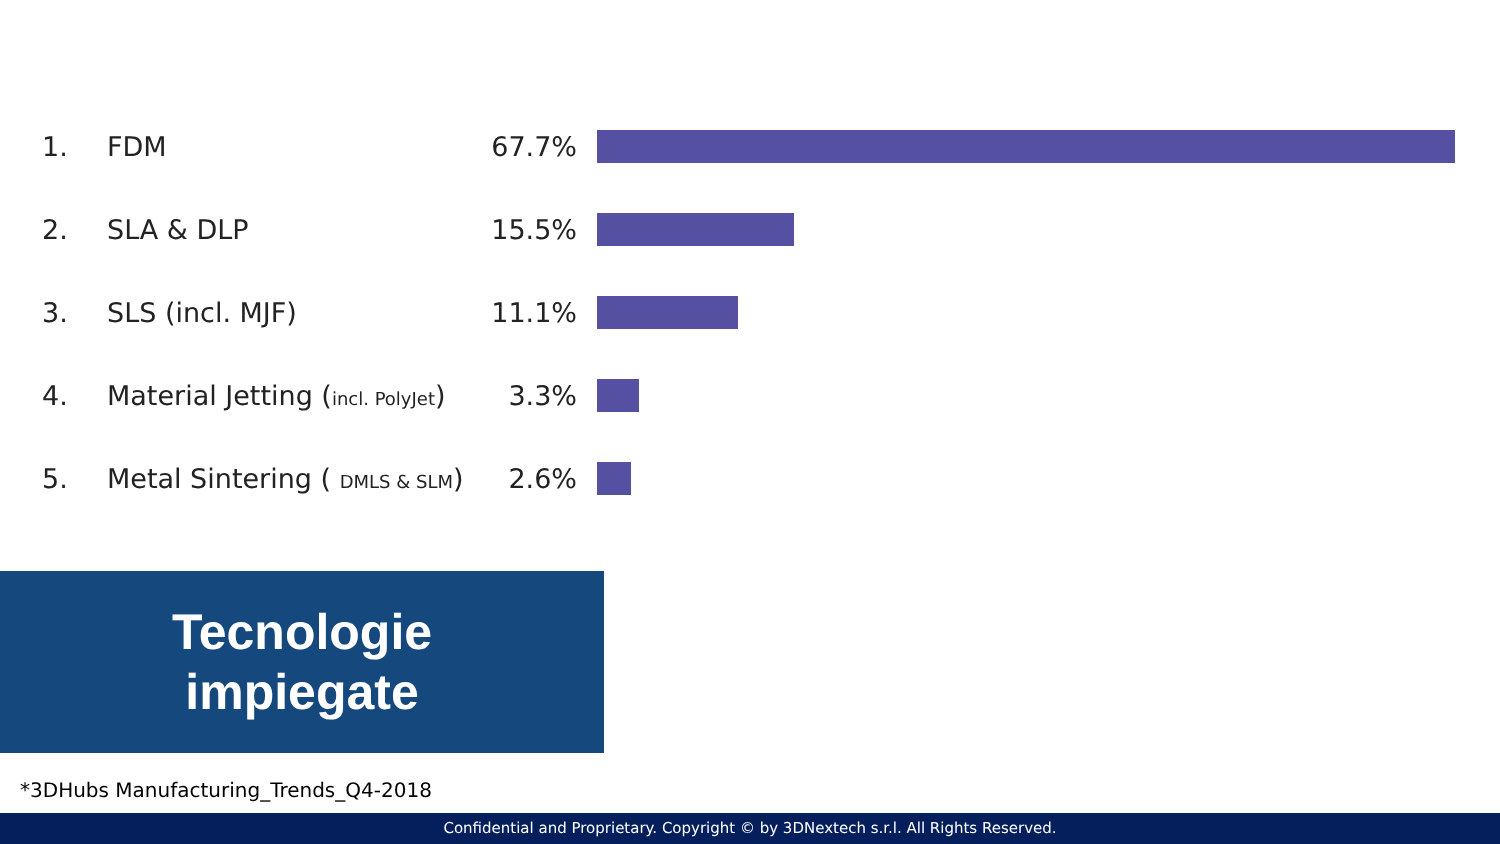1. FDM 67.7%
2. SLA & DLP 15.5%
3. SLS (incl. MJF) 11.1%
4. Material Jetting (incl. PolyJet) 3.3%
5. Metal Sintering ( DMLS & SLM) 2.6%
Tecnologie
impiegate
*3DHubs Manufacturing_Trends_Q4-2018
Confidential and Proprietary. Copyright © by 3DNextech s.r.l. All Rights Reserved.